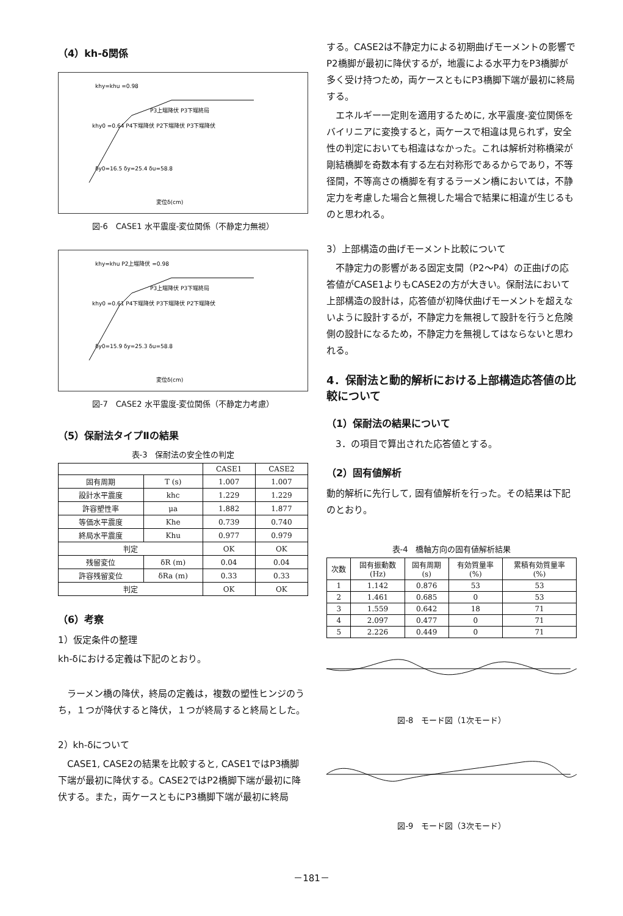（4）kh-δ関係
khy=khu =0.98
P3上端降伏 P3下端終局
khy0 =0.64 P4下端降伏 P2下端降伏 P3下端降伏
δy0=16.5 δy=25.4 δu=58.8
変位δ(cm)
図-6　CASE1 水平震度-変位関係（不静定力無視）
khy=khu P2上端降伏 =0.98
P3上端降伏 P3下端終局
khy0 =0.61 P4下端降伏 P3下端降伏 P2下端降伏
δy0=15.9 δy=25.3 δu=58.8
変位δ(cm)
図-7　CASE2 水平震度-変位関係（不静定力考慮）
（5）保耐法タイプⅡの結果
表-3　保耐法の安全性の判定
| | | CASE1 | CASE2 |
| --- | --- | --- | --- |
| 固有周期 | T (s) | 1.007 | 1.007 |
| 設計水平震度 | khc | 1.229 | 1.229 |
| 許容塑性率 | μa | 1.882 | 1.877 |
| 等価水平震度 | Khe | 0.739 | 0.740 |
| 終局水平震度 | Khu | 0.977 | 0.979 |
| 判定 | | OK | OK |
| 残留変位 | δR (m) | 0.04 | 0.04 |
| 許容残留変位 | δRa (m) | 0.33 | 0.33 |
| 判定 | | OK | OK |
（6）考察
1）仮定条件の整理
kh-δにおける定義は下記のとおり。
　ラーメン橋の降伏，終局の定義は，複数の塑性ヒンジのうち，１つが降伏すると降伏，１つが終局すると終局とした。
2）kh-δについて
　CASE1, CASE2の結果を比較すると, CASE1ではP3橋脚下端が最初に降伏する。CASE2ではP2橋脚下端が最初に降伏する。また，両ケースともにP3橋脚下端が最初に終局
する。CASE2は不静定力による初期曲げモーメントの影響でP2橋脚が最初に降伏するが，地震による水平力をP3橋脚が多く受け持つため，両ケースともにP3橋脚下端が最初に終局する。
　エネルギー一定則を適用するために, 水平震度-変位関係をバイリニアに変換すると，両ケースで相違は見られず，安全性の判定においても相違はなかった。これは解析対称橋梁が剛結橋脚を奇数本有する左右対称形であるからであり，不等径間，不等高さの橋脚を有するラーメン橋においては，不静定力を考慮した場合と無視した場合で結果に相違が生じるものと思われる。
3）上部構造の曲げモーメント比較について
　不静定力の影響がある固定支間（P2～P4）の正曲げの応答値がCASE1よりもCASE2の方が大きい。保耐法において上部構造の設計は，応答値が初降伏曲げモーメントを超えないように設計するが，不静定力を無視して設計を行うと危険側の設計になるため，不静定力を無視してはならないと思われる。
4．保耐法と動的解析における上部構造応答値の比較について
（1）保耐法の結果について
　3．の項目で算出された応答値とする。
（2）固有値解析
動的解析に先行して, 固有値解析を行った。その結果は下記のとおり。
表-4　橋軸方向の固有値解析結果
| 次数 | 固有振動数 (Hz) | 固有周期 (s) | 有効質量率 (%) | 累積有効質量率 (%) |
| --- | --- | --- | --- | --- |
| 1 | 1.142 | 0.876 | 53 | 53 |
| 2 | 1.461 | 0.685 | 0 | 53 |
| 3 | 1.559 | 0.642 | 18 | 71 |
| 4 | 2.097 | 0.477 | 0 | 71 |
| 5 | 2.226 | 0.449 | 0 | 71 |
図-8　モード図（1次モード）
図-9　モード図（3次モード）
－181－